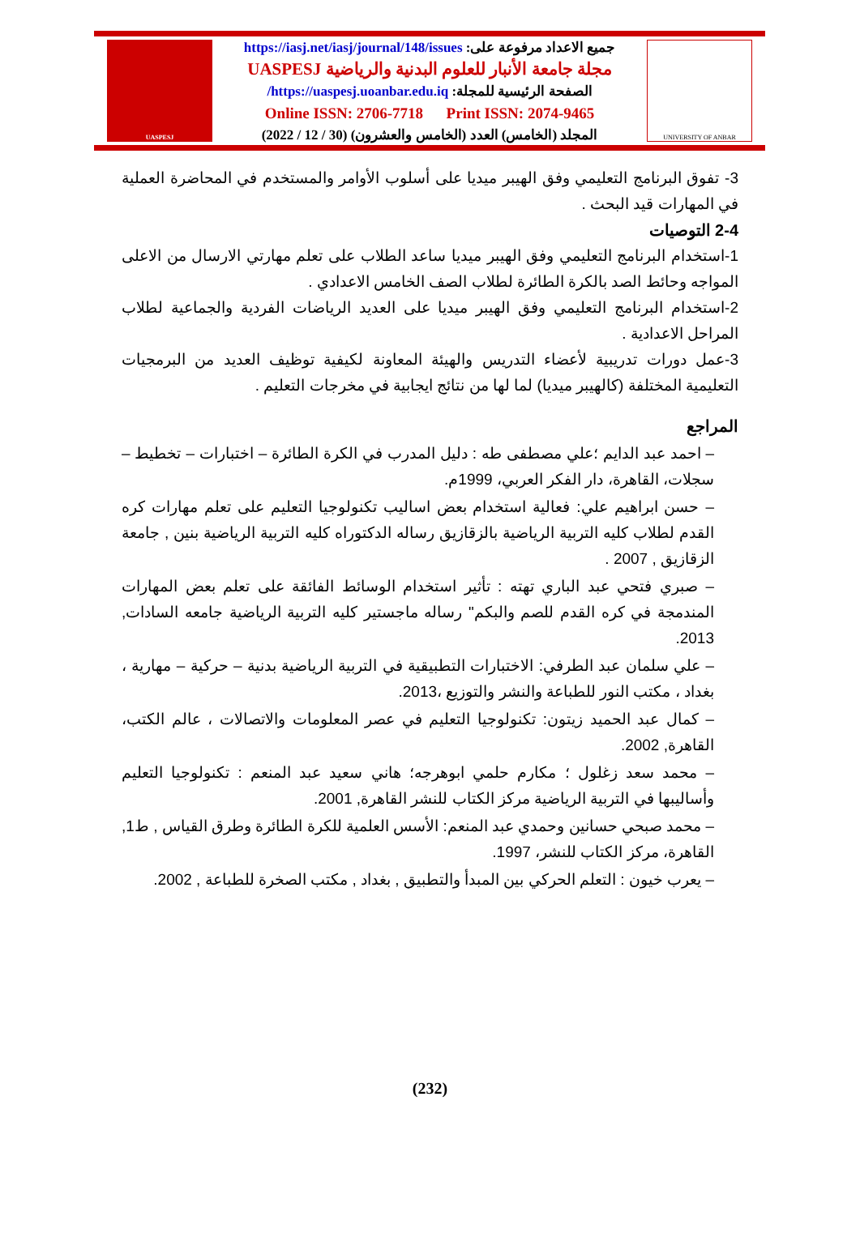UASPESJ
جميع الاعداد مرفوعة على: https://iasj.net/iasj/journal/148/issues
مجلة جامعة الأنبار للعلوم البدنية والرياضية UASPESJ
الصفحة الرئيسية للمجلة: https://uaspesj.uoanbar.edu.iq/
Online ISSN: 2706-7718 Print ISSN: 2074-9465
المجلد (الخامس) العدد (الخامس والعشرون) (30 / 12 / 2022)
UNIVERSITY OF ANBAR
3- تفوق البرنامج التعليمي وفق الهيبر ميديا على أسلوب الأوامر والمستخدم في المحاضرة العملية في المهارات قيد البحث .
2-4 التوصيات
1-استخدام البرنامج التعليمي وفق الهيبر ميديا ساعد الطلاب على تعلم مهارتي الارسال من الاعلى المواجه وحائط الصد بالكرة الطائرة لطلاب الصف الخامس الاعدادي .
2-استخدام البرنامج التعليمي وفق الهيبر ميديا على العديد الرياضات الفردية والجماعية لطلاب المراحل الاعدادية .
3-عمل دورات تدريبية لأعضاء التدريس والهيئة المعاونة لكيفية توظيف العديد من البرمجيات التعليمية المختلفة (كالهيبر ميديا) لما لها من نتائج ايجابية في مخرجات التعليم .
المراجع
– احمد عبد الدايم ؛علي مصطفى طه : دليل المدرب في الكرة الطائرة – اختبارات – تخطيط – سجلات، القاهرة، دار الفكر العربي، 1999م.
– حسن ابراهيم علي: فعالية استخدام بعض اساليب تكنولوجيا التعليم على تعلم مهارات كره القدم لطلاب كليه التربية الرياضية بالزقازيق رساله الدكتوراه كليه التربية الرياضية بنين , جامعة الزقازيق , 2007 .
– صبري فتحي عبد الباري تهته : تأثير استخدام الوسائط الفائقة على تعلم بعض المهارات المندمجة في كره القدم للصم والبكم" رساله ماجستير كليه التربية الرياضية جامعه السادات, 2013.
– علي سلمان عبد الطرفي: الاختبارات التطبيقية في التربية الرياضية بدنية – حركية – مهارية ، بغداد ، مكتب النور للطباعة والنشر والتوزيع ،2013.
– كمال عبد الحميد زيتون: تكنولوجيا التعليم في عصر المعلومات والاتصالات ، عالم الكتب، القاهرة, 2002.
– محمد سعد زغلول ؛ مكارم حلمي ابوهرجه؛ هاني سعيد عبد المنعم : تكنولوجيا التعليم وأساليبها في التربية الرياضية مركز الكتاب للنشر القاهرة, 2001.
– محمد صبحي حسانين وحمدي عبد المنعم: الأسس العلمية للكرة الطائرة وطرق القياس , ط1, القاهرة، مركز الكتاب للنشر، 1997.
– يعرب خيون : التعلم الحركي بين المبدأ والتطبيق , بغداد , مكتب الصخرة للطباعة , 2002.
(232)